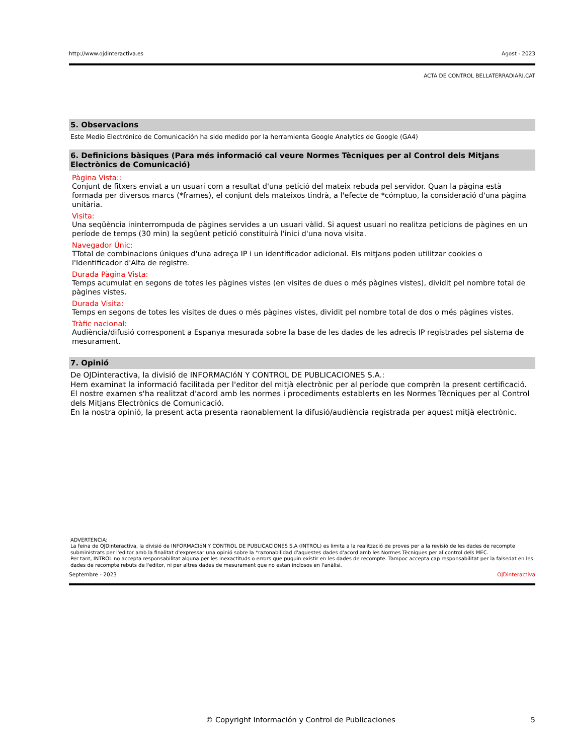http://www.ojdinteractiva.es Agost - 2023
ACTA DE CONTROL BELLATERRADIARI.CAT
5. Observacions
Este Medio Electrónico de Comunicación ha sido medido por la herramienta Google Analytics de Google (GA4)
6. Definicions bàsiques (Para més informació cal veure Normes Tècniques per al Control dels Mitjans Electrònics de Comunicació)
Pàgina Vista::
Conjunt de fitxers enviat a un usuari com a resultat d'una petició del mateix rebuda pel servidor. Quan la pàgina està formada per diversos marcs (*frames), el conjunt dels mateixos tindrà, a l'efecte de *cómptuo, la consideració d'una pàgina unitària.
Visita:
Una seqüència ininterrompuda de pàgines servides a un usuari vàlid. Si aquest usuari no realitza peticions de pàgines en un període de temps (30 min) la següent petició constituirà l'inici d'una nova visita.
Navegador Únic:
TTotal de combinacions úniques d'una adreça IP i un identificador adicional. Els mitjans poden utilitzar cookies o l'Identificador d'Alta de registre.
Durada Pàgina Vista:
Temps acumulat en segons de totes les pàgines vistes (en visites de dues o més pàgines vistes), dividit pel nombre total de pàgines vistes.
Durada Visita:
Temps en segons de totes les visites de dues o més pàgines vistes, dividit pel nombre total de dos o més pàgines vistes.
Tràfic nacional:
Audiència/difusió corresponent a Espanya mesurada sobre la base de les dades de les adrecis IP registrades pel sistema de mesurament.
7. Opinió
De OJDinteractiva, la divisió de INFORMACIóN Y CONTROL DE PUBLICACIONES S.A.:
Hem examinat la informació facilitada per l'editor del mitjà electrònic per al període que comprèn la present certificació.
El nostre examen s'ha realitzat d'acord amb les normes i procediments establerts en les Normes Tècniques per al Control dels Mitjans Electrònics de Comunicació.
En la nostra opinió, la present acta presenta raonablement la difusió/audiència registrada per aquest mitjà electrònic.
ADVERTENCIA:
La feina de OJDinteractiva, la divisió de INFORMACIóN Y CONTROL DE PUBLICACIONES S.A (INTROL) es limita a la realització de proves per a la revisió de les dades de recompte subministrats per l'editor amb la finalitat d'expressar una opinió sobre la *razonabilidad d'aquestes dades d'acord amb les Normes Tècniques per al control dels MEC.
Per tant, INTROL no accepta responsabilitat alguna per les inexactituds o errors que puguin existir en les dades de recompte. Tampoc accepta cap responsabilitat per la falsedat en les dades de recompte rebuts de l'editor, ni per altres dades de mesurament que no estan inclosos en l'anàlisi.
Septembre - 2023 OJDinteractiva
© Copyright Información y Control de Publicaciones 5